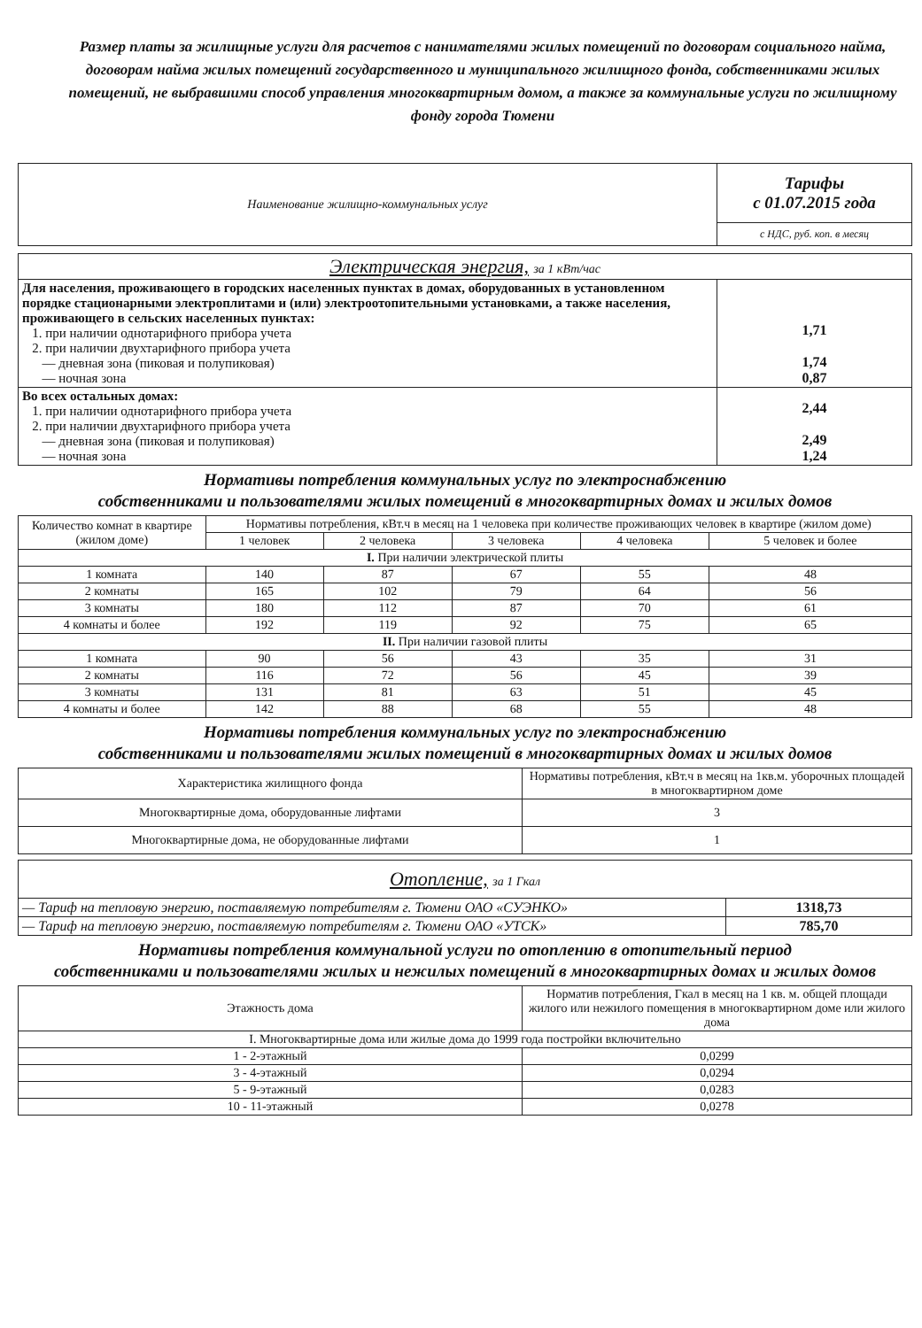Размер платы за жилищные услуги для расчетов с нанимателями жилых помещений по договорам социального найма, договорам найма жилых помещений государственного и муниципального жилищного фонда, собственниками жилых помещений, не выбравшими способ управления многоквартирным домом, а также за коммунальные услуги по жилищному фонду города Тюмени
| Наименование жилищно-коммунальных услуг | Тарифы с 01.07.2015 года |
| | с НДС, руб. коп. в месяц |
| Электрическая энергия, за 1 кВт/час | |
| Для населения, проживающего в городских населенных пунктах в домах, оборудованных в установленном порядке стационарными электроплитами и (или) электроотопительными установками, а также населения, проживающего в сельских населенных пунктах: 1. при наличии однотарифного прибора учета 2. при наличии двухтарифного прибора учета — дневная зона (пиковая и полупиковая) — ночная зона | 1,71 1,74 0,87 |
| Во всех остальных домах: 1. при наличии однотарифного прибора учета 2. при наличии двухтарифного прибора учета — дневная зона (пиковая и полупиковая) — ночная зона | 2,44 2,49 1,24 |
Нормативы потребления коммунальных услуг по электроснабжению
собственниками и пользователями жилых помещений в многоквартирных домах и жилых домов
| Количество комнат в квартире (жилом доме) | Нормативы потребления, кВт.ч в месяц на 1 человека при количестве проживающих человек в квартире (жилом доме) | | | | |
| --- | --- | --- | --- | --- | --- |
| | 1 человек | 2 человека | 3 человека | 4 человека | 5 человек и более |
| I. При наличии электрической плиты | | | | | |
| 1 комната | 140 | 87 | 67 | 55 | 48 |
| 2 комнаты | 165 | 102 | 79 | 64 | 56 |
| 3 комнаты | 180 | 112 | 87 | 70 | 61 |
| 4 комнаты и более | 192 | 119 | 92 | 75 | 65 |
| II. При наличии газовой плиты | | | | | |
| 1 комната | 90 | 56 | 43 | 35 | 31 |
| 2 комнаты | 116 | 72 | 56 | 45 | 39 |
| 3 комнаты | 131 | 81 | 63 | 51 | 45 |
| 4 комнаты и более | 142 | 88 | 68 | 55 | 48 |
Нормативы потребления коммунальных услуг по электроснабжению
собственниками и пользователями жилых помещений в многоквартирных домах и жилых домов
| Характеристика жилищного фонда | Нормативы потребления, кВт.ч в месяц на 1кв.м. уборочных площадей в многоквартирном доме |
| --- | --- |
| Многоквартирные дома, оборудованные лифтами | 3 |
| Многоквартирные дома, не оборудованные лифтами | 1 |
| Отопление, за 1 Гкал | |
| — Тариф на тепловую энергию, поставляемую потребителям г. Тюмени ОАО «СУЭНКО» | 1318,73 |
| — Тариф на тепловую энергию, поставляемую потребителям г. Тюмени ОАО «УТСК» | 785,70 |
Нормативы потребления коммунальной услуги по отоплению в отопительный период
собственниками и пользователями жилых и нежилых помещений в многоквартирных домах и жилых домов
| Этажность дома | Норматив потребления, Гкал в месяц на 1 кв. м. общей площади жилого или нежилого помещения в многоквартирном доме или жилого дома |
| --- | --- |
| I. Многоквартирные дома или жилые дома до 1999 года постройки включительно | |
| 1 - 2-этажный | 0,0299 |
| 3 - 4-этажный | 0,0294 |
| 5 - 9-этажный | 0,0283 |
| 10 - 11-этажный | 0,0278 |